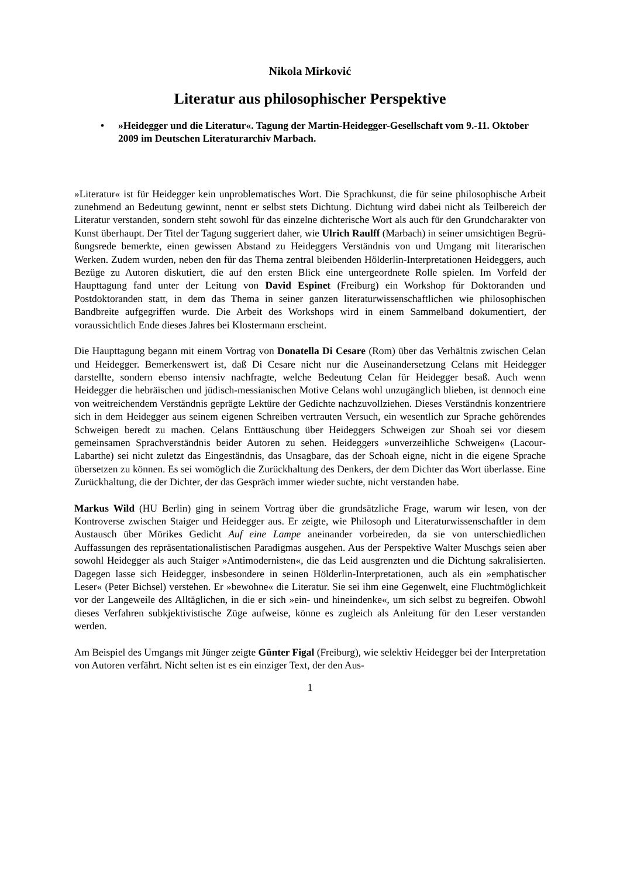Nikola Mirković
Literatur aus philosophischer Perspektive
• »Heidegger und die Literatur«. Tagung der Martin-Heidegger-Gesellschaft vom 9.-11. Oktober 2009 im Deutschen Literaturarchiv Marbach.
»Literatur« ist für Heidegger kein unproblematisches Wort. Die Sprachkunst, die für seine philosophische Arbeit zunehmend an Bedeutung gewinnt, nennt er selbst stets Dichtung. Dichtung wird dabei nicht als Teilbereich der Literatur verstanden, sondern steht sowohl für das einzelne dichterische Wort als auch für den Grundcharakter von Kunst überhaupt. Der Titel der Tagung suggeriert daher, wie Ulrich Raulff (Marbach) in seiner umsichtigen Begrü-ßungsrede bemerkte, einen gewissen Abstand zu Heideggers Verständnis von und Umgang mit literarischen Werken. Zudem wurden, neben den für das Thema zentral bleibenden Hölderlin-Interpretationen Heideggers, auch Bezüge zu Autoren diskutiert, die auf den ersten Blick eine untergeordnete Rolle spielen. Im Vorfeld der Haupttagung fand unter der Leitung von David Espinet (Freiburg) ein Workshop für Doktoranden und Postdoktoranden statt, in dem das Thema in seiner ganzen literaturwissenschaftlichen wie philosophischen Bandbreite aufgegriffen wurde. Die Arbeit des Workshops wird in einem Sammelband dokumentiert, der voraussichtlich Ende dieses Jahres bei Klostermann erscheint.
Die Haupttagung begann mit einem Vortrag von Donatella Di Cesare (Rom) über das Verhältnis zwischen Celan und Heidegger. Bemerkenswert ist, daß Di Cesare nicht nur die Auseinandersetzung Celans mit Heidegger darstellte, sondern ebenso intensiv nachfragte, welche Bedeutung Celan für Heidegger besaß. Auch wenn Heidegger die hebräischen und jüdisch-messianischen Motive Celans wohl unzugänglich blieben, ist dennoch eine von weitreichendem Verständnis geprägte Lektüre der Gedichte nachzuvollziehen. Dieses Verständnis konzentriere sich in dem Heidegger aus seinem eigenen Schreiben vertrauten Versuch, ein wesentlich zur Sprache gehörendes Schweigen beredt zu machen. Celans Enttäuschung über Heideggers Schweigen zur Shoah sei vor diesem gemeinsamen Sprachverständnis beider Autoren zu sehen. Heideggers »unverzeihliche Schweigen« (Lacour-Labarthe) sei nicht zuletzt das Eingeständnis, das Unsagbare, das der Schoah eigne, nicht in die eigene Sprache übersetzen zu können. Es sei womöglich die Zurückhaltung des Denkers, der dem Dichter das Wort überlasse. Eine Zurückhaltung, die der Dichter, der das Gespräch immer wieder suchte, nicht verstanden habe.
Markus Wild (HU Berlin) ging in seinem Vortrag über die grundsätzliche Frage, warum wir lesen, von der Kontroverse zwischen Staiger und Heidegger aus. Er zeigte, wie Philosoph und Literaturwissenschaftler in dem Austausch über Mörikes Gedicht Auf eine Lampe aneinander vorbeireden, da sie von unterschiedlichen Auffassungen des repräsentationalistischen Paradigmas ausgehen. Aus der Perspektive Walter Muschgs seien aber sowohl Heidegger als auch Staiger »Antimodernisten«, die das Leid ausgrenzten und die Dichtung sakralisierten. Dagegen lasse sich Heidegger, insbesondere in seinen Hölderlin-Interpretationen, auch als ein »emphatischer Leser« (Peter Bichsel) verstehen. Er »bewohne« die Literatur. Sie sei ihm eine Gegenwelt, eine Fluchtmöglichkeit vor der Langeweile des Alltäglichen, in die er sich »ein- und hineindenke«, um sich selbst zu begreifen. Obwohl dieses Verfahren subkjektivistische Züge aufweise, könne es zugleich als Anleitung für den Leser verstanden werden.
Am Beispiel des Umgangs mit Jünger zeigte Günter Figal (Freiburg), wie selektiv Heidegger bei der Interpretation von Autoren verfährt. Nicht selten ist es ein einziger Text, der den Aus-
1